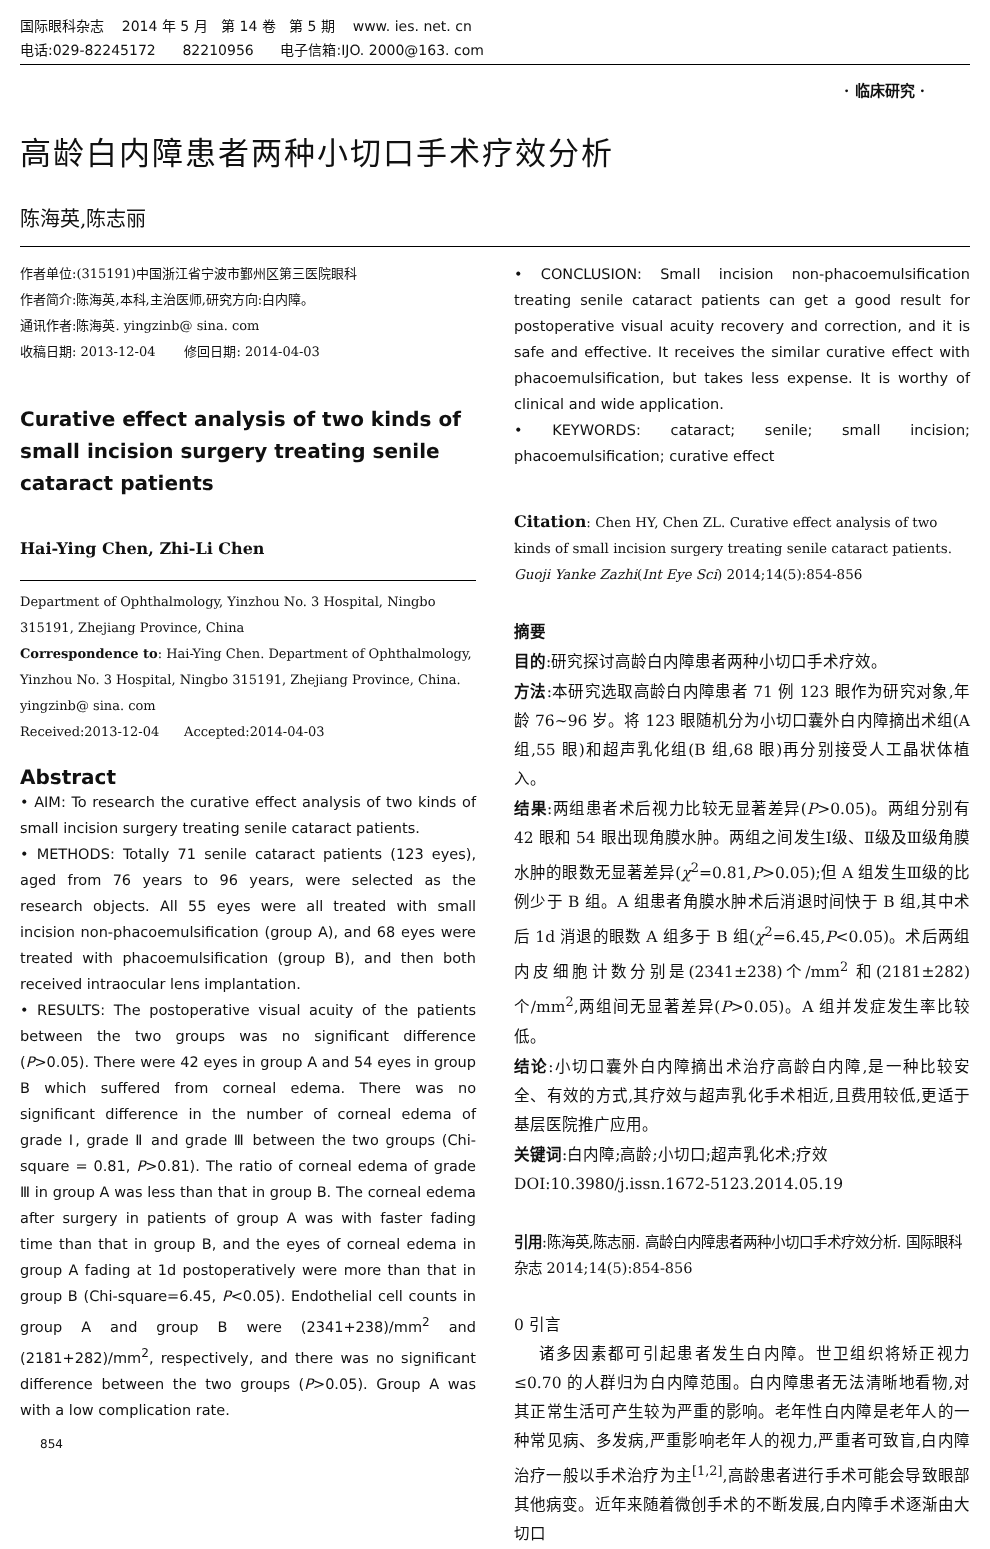国际眼科杂志 2014 年 5 月 第 14 卷 第 5 期 www. ies. net. cn
电话:029-82245172 82210956 电子信箱:IJO. 2000@163. com
· 临床研究 ·
高龄白内障患者两种小切口手术疗效分析
陈海英,陈志丽
作者单位:(315191)中国浙江省宁波市鄞州区第三医院眼科
作者简介:陈海英,本科,主治医师,研究方向:白内障。
通讯作者:陈海英. yingzinb@ sina. com
收稿日期: 2013-12-04 修回日期: 2014-04-03
Curative effect analysis of two kinds of small incision surgery treating senile cataract patients
Hai-Ying Chen, Zhi-Li Chen
Department of Ophthalmology, Yinzhou No. 3 Hospital, Ningbo 315191, Zhejiang Province, China
Correspondence to: Hai-Ying Chen. Department of Ophthalmology, Yinzhou No. 3 Hospital, Ningbo 315191, Zhejiang Province, China. yingzinb@ sina. com
Received:2013-12-04 Accepted:2014-04-03
Abstract
• AIM: To research the curative effect analysis of two kinds of small incision surgery treating senile cataract patients.
• METHODS: Totally 71 senile cataract patients (123 eyes), aged from 76 years to 96 years, were selected as the research objects. All 55 eyes were all treated with small incision non-phacoemulsification (group A), and 68 eyes were treated with phacoemulsification (group B), and then both received intraocular lens implantation.
• RESULTS: The postoperative visual acuity of the patients between the two groups was no significant difference (P>0.05). There were 42 eyes in group A and 54 eyes in group B which suffered from corneal edema. There was no significant difference in the number of corneal edema of grade Ⅰ, grade Ⅱ and grade Ⅲ between the two groups (Chi-square = 0.81, P>0.81). The ratio of corneal edema of grade Ⅲ in group A was less than that in group B. The corneal edema after surgery in patients of group A was with faster fading time than that in group B, and the eyes of corneal edema in group A fading at 1d postoperatively were more than that in group B (Chi-square=6.45, P<0.05). Endothelial cell counts in group A and group B were (2341+238)/mm<sup>2</sup> and (2181+282)/mm<sup>2</sup>, respectively, and there was no significant difference between the two groups (P>0.05). Group A was with a low complication rate.
854
• CONCLUSION: Small incision non-phacoemulsification treating senile cataract patients can get a good result for postoperative visual acuity recovery and correction, and it is safe and effective. It receives the similar curative effect with phacoemulsification, but takes less expense. It is worthy of clinical and wide application.
• KEYWORDS: cataract; senile; small incision; phacoemulsification; curative effect
Citation: Chen HY, Chen ZL. Curative effect analysis of two kinds of small incision surgery treating senile cataract patients. Guoji Yanke Zazhi(Int Eye Sci) 2014;14(5):854-856
摘要
目的:研究探讨高龄白内障患者两种小切口手术疗效。
方法:本研究选取高龄白内障患者 71 例 123 眼作为研究对象,年龄 76~96 岁。将 123 眼随机分为小切口囊外白内障摘出术组(A 组,55 眼)和超声乳化组(B 组,68 眼)再分别接受人工晶状体植入。
结果:两组患者术后视力比较无显著差异(P>0.05)。两组分别有 42 眼和 54 眼出现角膜水肿。两组之间发生Ⅰ级、Ⅱ级及Ⅲ级角膜水肿的眼数无显著差异(χ<sup>2</sup>=0.81,P>0.05);但 A 组发生Ⅲ级的比例少于 B 组。A 组患者角膜水肿术后消退时间快于 B 组,其中术后 1d 消退的眼数 A 组多于 B 组(χ<sup>2</sup>=6.45,P<0.05)。术后两组内皮细胞计数分别是(2341±238)个/mm<sup>2</sup> 和(2181±282)个/mm<sup>2</sup>,两组间无显著差异(P>0.05)。A 组并发症发生率比较低。
结论:小切口囊外白内障摘出术治疗高龄白内障,是一种比较安全、有效的方式,其疗效与超声乳化手术相近,且费用较低,更适于基层医院推广应用。
关键词:白内障;高龄;小切口;超声乳化术;疗效
DOI:10.3980/j.issn.1672-5123.2014.05.19
引用:陈海英,陈志丽. 高龄白内障患者两种小切口手术疗效分析. 国际眼科杂志 2014;14(5):854-856
0 引言
诸多因素都可引起患者发生白内障。世卫组织将矫正视力≤0.70 的人群归为白内障范围。白内障患者无法清晰地看物,对其正常生活可产生较为严重的影响。老年性白内障是老年人的一种常见病、多发病,严重影响老年人的视力,严重者可致盲,白内障治疗一般以手术治疗为主<sup>[1,2]</sup>,高龄患者进行手术可能会导致眼部其他病变。近年来随着微创手术的不断发展,白内障手术逐渐由大切口